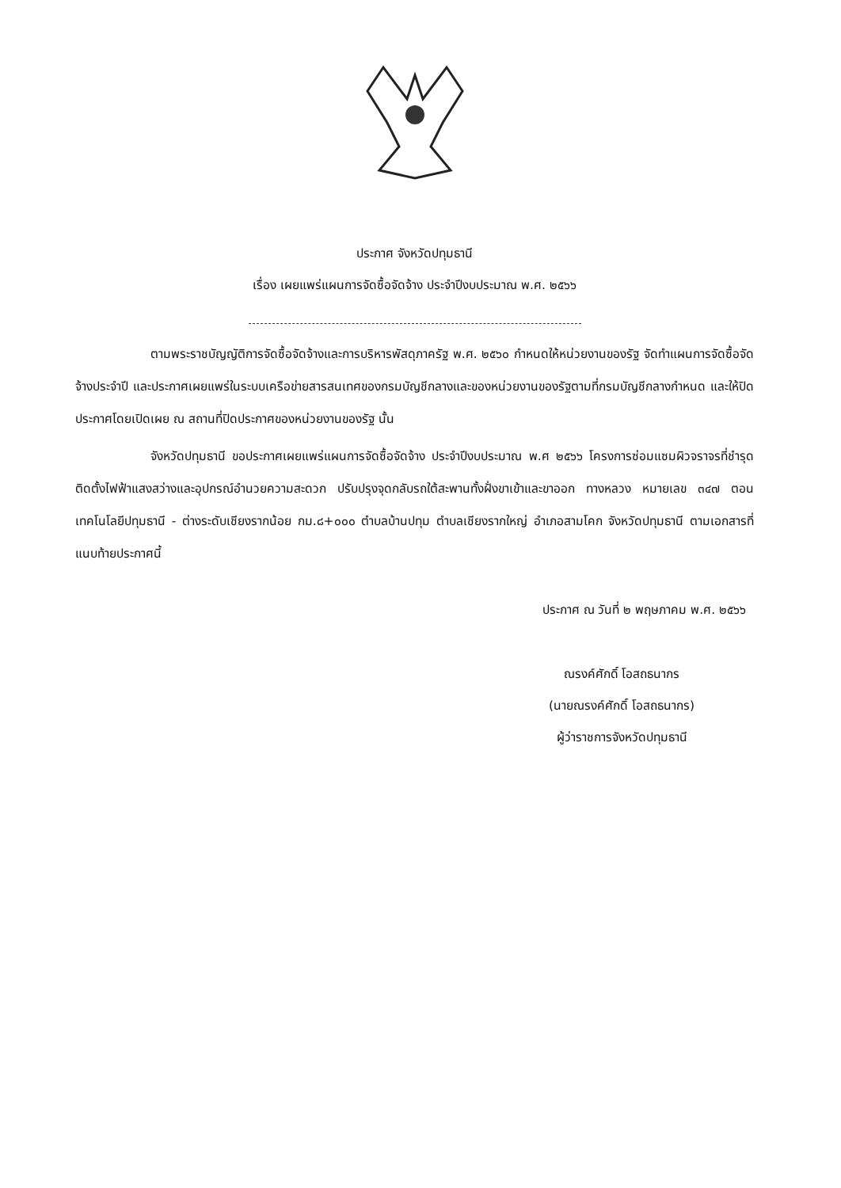ประกาศ จังหวัดปทุมธานี
เรื่อง เผยแพร่แผนการจัดซื้อจัดจ้าง ประจำปีงบประมาณ พ.ศ. ๒๕๖๖
ตามพระราชบัญญัติการจัดซื้อจัดจ้างและการบริหารพัสดุภาครัฐ พ.ศ. ๒๕๖๐ กำหนดให้หน่วยงานของรัฐ จัดทำแผนการจัดซื้อจัดจ้างประจำปี และประกาศเผยแพร่ในระบบเครือข่ายสารสนเทศของกรมบัญชีกลางและของหน่วยงานของรัฐตามที่กรมบัญชีกลางกำหนด และให้ปิดประกาศโดยเปิดเผย ณ สถานที่ปิดประกาศของหน่วยงานของรัฐ นั้น
จังหวัดปทุมธานี ขอประกาศเผยแพร่แผนการจัดซื้อจัดจ้าง ประจำปีงบประมาณ พ.ศ ๒๕๖๖ โครงการซ่อมแซมผิวจราจรที่ชำรุด ติดตั้งไฟฟ้าแสงสว่างและอุปกรณ์อำนวยความสะดวก ปรับปรุงจุดกลับรถใต้สะพานทั้งฝั่งขาเข้าและขาออก ทางหลวง หมายเลข ๓๔๗ ตอน เทคโนโลยีปทุมธานี - ต่างระดับเชียงรากน้อย กม.๘+๐๐๐ ตำบลบ้านปทุม ตำบลเชียงรากใหญ่ อำเภอสามโคก จังหวัดปทุมธานี ตามเอกสารที่แนบท้ายประกาศนี้
ประกาศ ณ วันที่ ๒ พฤษภาคม พ.ศ. ๒๕๖๖
ณรงค์ศักดิ์ โอสถธนากร
(นายณรงค์ศักดิ์ โอสถธนากร)
ผู้ว่าราชการจังหวัดปทุมธานี